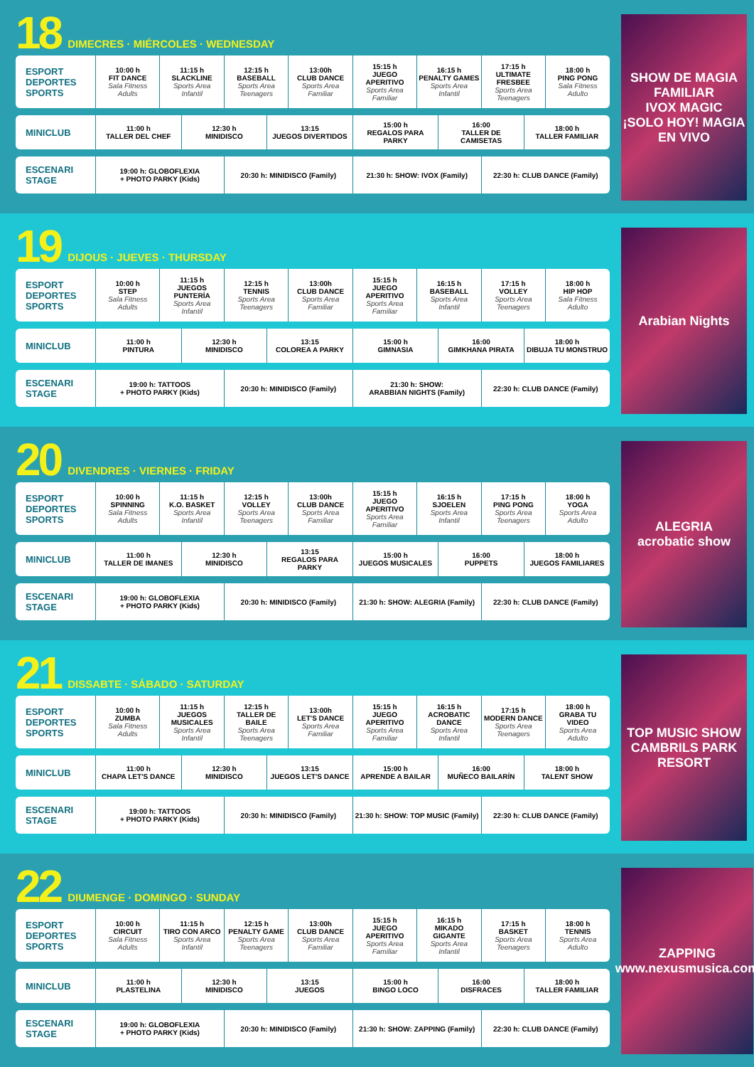18 DIMECRES · MIÉRCOLES · WEDNESDAY
| ESPORT DEPORTES SPORTS | 10:00 h FIT DANCE Sala Fitness Adults | 11:15 h SLACKLINE Sports Area Infantil | 12:15 h BASEBALL Sports Area Teenagers | 13:00h CLUB DANCE Sports Area Familiar | 15:15 h JUEGO APERITIVO Sports Area Familiar | 16:15 h PENALTY GAMES Sports Area Infantil | 17:15 h ULTIMATE FRESBEE Sports Area Teenagers | 18:00 h PING PONG Sala Fitness Adulto |
| MINICLUB | 11:00 h TALLER DEL CHEF | 12:30 h MINIDISCO | 13:15 JUEGOS DIVERTIDOS | 15:00 h REGALOS PARA PARKY | 16:00 TALLER DE CAMISETAS | 18:00 h TALLER FAMILIAR |
| ESCENARI STAGE | 19:00 h: GLOBOFLEXIA + PHOTO PARKY (Kids) | 20:30 h: MINIDISCO (Family) | 21:30 h: SHOW: IVOX (Family) | 22:30 h: CLUB DANCE (Family) |
SHOW DE MAGIA FAMILIAR
IVOX MAGIC
¡SOLO HOY! MAGIA EN VIVO
19 DIJOUS · JUEVES · THURSDAY
| ESPORT DEPORTES SPORTS | 10:00 h STEP Sala Fitness Adults | 11:15 h JUEGOS PUNTERÍA Sports Area Infantil | 12:15 h TENNIS Sports Area Teenagers | 13:00h CLUB DANCE Sports Area Familiar | 15:15 h JUEGO APERITIVO Sports Area Familiar | 16:15 h BASEBALL Sports Area Infantil | 17:15 h VOLLEY Sports Area Teenagers | 18:00 h HIP HOP Sala Fitness Adulto |
| MINICLUB | 11:00 h PINTURA | 12:30 h MINIDISCO | 13:15 COLOREA A PARKY | 15:00 h GIMNASIA | 16:00 GIMKHANA PIRATA | 18:00 h DIBUJA TU MONSTRUO |
| ESCENARI STAGE | 19:00 h: TATTOOS + PHOTO PARKY (Kids) | 20:30 h: MINIDISCO (Family) | 21:30 h: SHOW: ARABBIAN NIGHTS (Family) | 22:30 h: CLUB DANCE (Family) |
Arabian Nights
20 DIVENDRES · VIERNES · FRIDAY
| ESPORT DEPORTES SPORTS | 10:00 h SPINNING Sala Fitness Adults | 11:15 h K.O. BASKET Sports Area Infantil | 12:15 h VOLLEY Sports Area Teenagers | 13:00h CLUB DANCE Sports Area Familiar | 15:15 h JUEGO APERITIVO Sports Area Familiar | 16:15 h SJOELEN Sports Area Infantil | 17:15 h PING PONG Sports Area Teenagers | 18:00 h YOGA Sports Area Adulto |
| MINICLUB | 11:00 h TALLER DE IMANES | 12:30 h MINIDISCO | 13:15 REGALOS PARA PARKY | 15:00 h JUEGOS MUSICALES | 16:00 PUPPETS | 18:00 h JUEGOS FAMILIARES |
| ESCENARI STAGE | 19:00 h: GLOBOFLEXIA + PHOTO PARKY (Kids) | 20:30 h: MINIDISCO (Family) | 21:30 h: SHOW: ALEGRIA (Family) | 22:30 h: CLUB DANCE (Family) |
ALEGRIA
acrobatic show
21 DISSABTE · SÁBADO · SATURDAY
| ESPORT DEPORTES SPORTS | 10:00 h ZUMBA Sala Fitness Adults | 11:15 h JUEGOS MUSICALES Sports Area Infantil | 12:15 h TALLER DE BAILE Sports Area Teenagers | 13:00h LET'S DANCE Sports Area Familiar | 15:15 h JUEGO APERITIVO Sports Area Familiar | 16:15 h ACROBATIC DANCE Sports Area Infantil | 17:15 h MODERN DANCE Sports Area Teenagers | 18:00 h GRABA TU VIDEO Sports Area Adulto |
| MINICLUB | 11:00 h CHAPA LET'S DANCE | 12:30 h MINIDISCO | 13:15 JUEGOS LET'S DANCE | 15:00 h APRENDE A BAILAR | 16:00 MUÑECO BAILARÍN | 18:00 h TALENT SHOW |
| ESCENARI STAGE | 19:00 h: TATTOOS + PHOTO PARKY (Kids) | 20:30 h: MINIDISCO (Family) | 21:30 h: SHOW: TOP MUSIC (Family) | 22:30 h: CLUB DANCE (Family) |
TOP MUSIC SHOW
CAMBRILS PARK RESORT
22 DIUMENGE · DOMINGO · SUNDAY
| ESPORT DEPORTES SPORTS | 10:00 h CIRCUIT Sala Fitness Adults | 11:15 h TIRO CON ARCO Sports Area Infantil | 12:15 h PENALTY GAME Sports Area Teenagers | 13:00h CLUB DANCE Sports Area Familiar | 15:15 h JUEGO APERITIVO Sports Area Familiar | 16:15 h MIKADO GIGANTE Sports Area Infantil | 17:15 h BASKET Sports Area Teenagers | 18:00 h TENNIS Sports Area Adulto |
| MINICLUB | 11:00 h PLASTELINA | 12:30 h MINIDISCO | 13:15 JUEGOS | 15:00 h BINGO LOCO | 16:00 DISFRACES | 18:00 h TALLER FAMILIAR |
| ESCENARI STAGE | 19:00 h: GLOBOFLEXIA + PHOTO PARKY (Kids) | 20:30 h: MINIDISCO (Family) | 21:30 h: SHOW: ZAPPING (Family) | 22:30 h: CLUB DANCE (Family) |
ZAPPING
www.nexusmusica.com